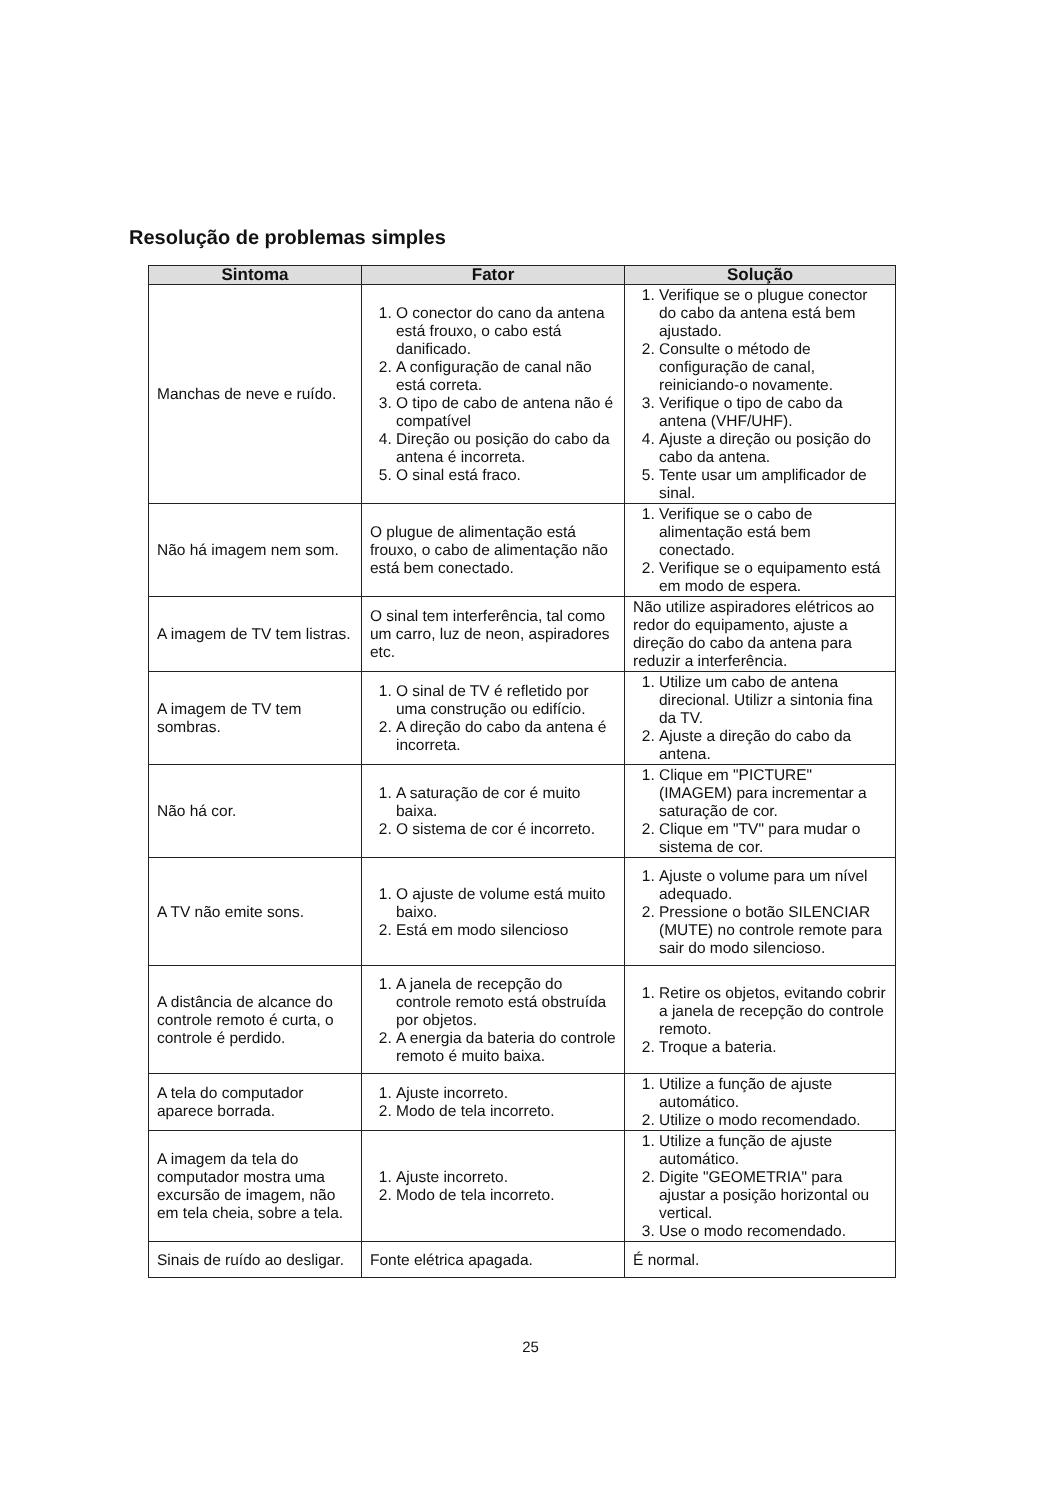Resolução de problemas simples
| Sintoma | Fator | Solução |
| --- | --- | --- |
| Manchas de neve e ruído. | 1. O conector do cano da antena está frouxo, o cabo está danificado. 2. A configuração de canal não está correta. 3. O tipo de cabo de antena não é compatível 4. Direção ou posição do cabo da antena é incorreta. 5. O sinal está fraco. | 1. Verifique se o plugue conector do cabo da antena está bem ajustado. 2. Consulte o método de configuração de canal, reiniciando-o novamente. 3. Verifique o tipo de cabo da antena (VHF/UHF). 4. Ajuste a direção ou posição do cabo da antena. 5. Tente usar um amplificador de sinal. |
| Não há imagem nem som. | O plugue de alimentação está frouxo, o cabo de alimentação não está bem conectado. | 1. Verifique se o cabo de alimentação está bem conectado. 2. Verifique se o equipamento está em modo de espera. |
| A imagem de TV tem listras. | O sinal tem interferência, tal como um carro, luz de neon, aspiradores etc. | Não utilize aspiradores elétricos ao redor do equipamento, ajuste a direção do cabo da antena para reduzir a interferência. |
| A imagem de TV tem sombras. | 1. O sinal de TV é refletido por uma construção ou edifício. 2. A direção do cabo da antena é incorreta. | 1. Utilize um cabo de antena direcional. Utilizr a sintonia fina da TV. 2. Ajuste a direção do cabo da antena. |
| Não há cor. | 1. A saturação de cor é muito baixa. 2. O sistema de cor é incorreto. | 1. Clique em "PICTURE" (IMAGEM) para incrementar a saturação de cor. 2. Clique em "TV" para mudar o sistema de cor. |
| A TV não emite sons. | 1. O ajuste de volume está muito baixo. 2. Está em modo silencioso | 1. Ajuste o volume para um nível adequado. 2. Pressione o botão SILENCIAR (MUTE) no controle remote para sair do modo silencioso. |
| A distância de alcance do controle remoto é curta, o controle é perdido. | 1. A janela de recepção do controle remoto está obstruída por objetos. 2. A energia da bateria do controle remoto é muito baixa. | 1. Retire os objetos, evitando cobrir a janela de recepção do controle remoto. 2. Troque a bateria. |
| A tela do computador aparece borrada. | 1. Ajuste incorreto. 2. Modo de tela incorreto. | 1. Utilize a função de ajuste automático. 2. Utilize o modo recomendado. |
| A imagem da tela do computador mostra uma excursão de imagem, não em tela cheia, sobre a tela. | 1. Ajuste incorreto. 2. Modo de tela incorreto. | 1. Utilize a função de ajuste automático. 2. Digite "GEOMETRIA" para ajustar a posição horizontal ou vertical. 3. Use o modo recomendado. |
| Sinais de ruído ao desligar. | Fonte elétrica apagada. | É normal. |
25